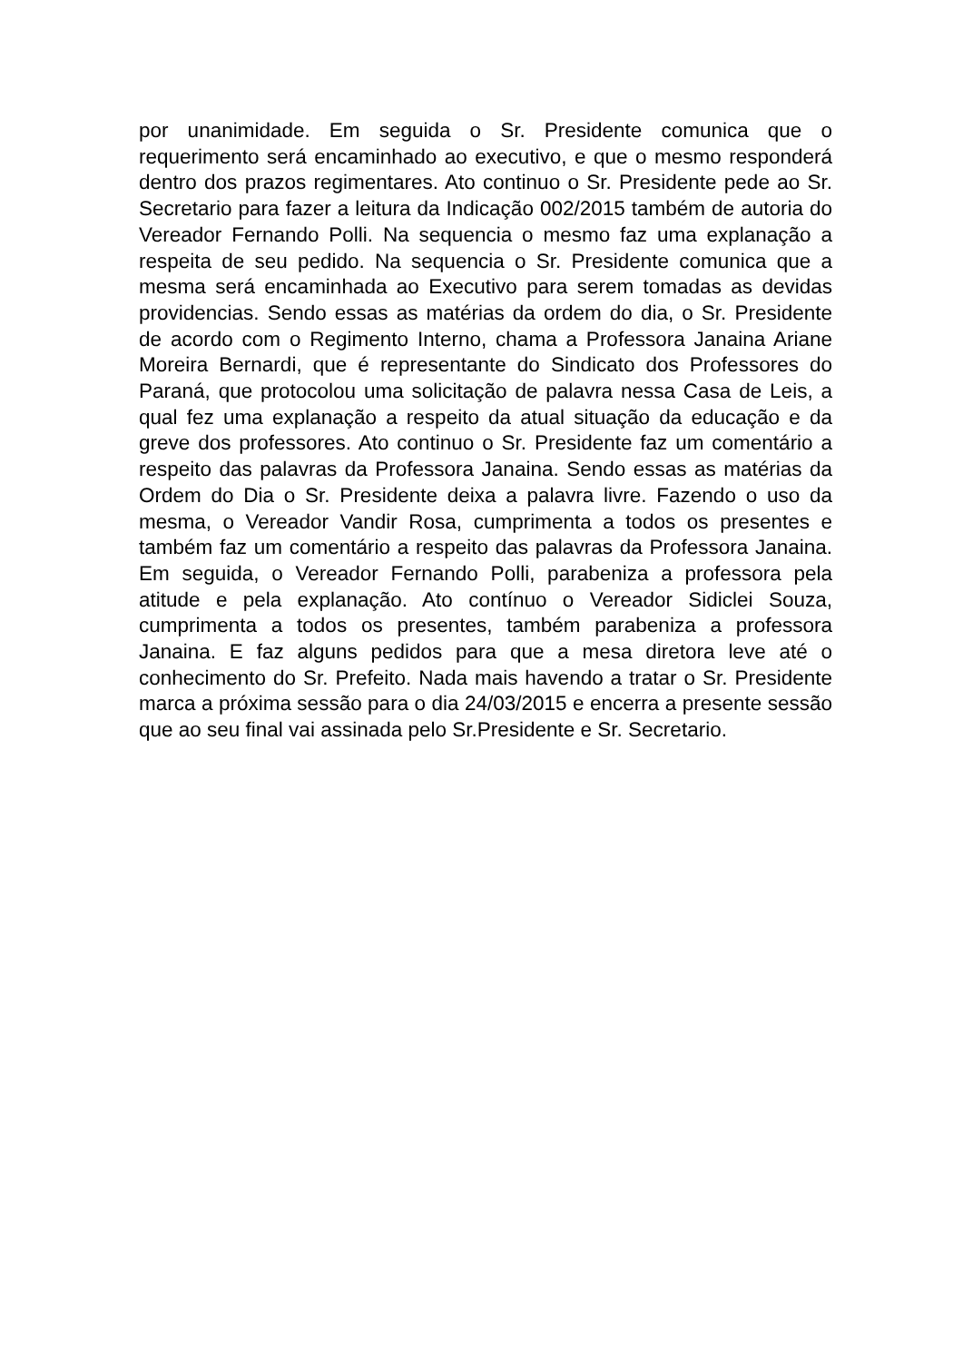por unanimidade. Em seguida o Sr. Presidente comunica que o requerimento será encaminhado ao executivo, e que o mesmo responderá dentro dos prazos regimentares. Ato continuo o Sr. Presidente pede ao Sr. Secretario para fazer a leitura da Indicação 002/2015 também de autoria do Vereador Fernando Polli. Na sequencia o mesmo faz uma explanação a respeita de seu pedido. Na sequencia o Sr. Presidente comunica que a mesma será encaminhada ao Executivo para serem tomadas as devidas providencias. Sendo essas as matérias da ordem do dia, o Sr. Presidente de acordo com o Regimento Interno, chama a Professora Janaina Ariane Moreira Bernardi, que é representante do Sindicato dos Professores do Paraná, que protocolou uma solicitação de palavra nessa Casa de Leis, a qual fez uma explanação a respeito da atual situação da educação e da greve dos professores. Ato continuo o Sr. Presidente faz um comentário a respeito das palavras da Professora Janaina. Sendo essas as matérias da Ordem do Dia o Sr. Presidente deixa a palavra livre. Fazendo o uso da mesma, o Vereador Vandir Rosa, cumprimenta a todos os presentes e também faz um comentário a respeito das palavras da Professora Janaina. Em seguida, o Vereador Fernando Polli, parabeniza a professora pela atitude e pela explanação. Ato contínuo o Vereador Sidiclei Souza, cumprimenta a todos os presentes, também parabeniza a professora Janaina. E faz alguns pedidos para que a mesa diretora leve até o conhecimento do Sr. Prefeito. Nada mais havendo a tratar o Sr. Presidente marca a próxima sessão para o dia 24/03/2015 e encerra a presente sessão que ao seu final vai assinada pelo Sr.Presidente e Sr. Secretario.